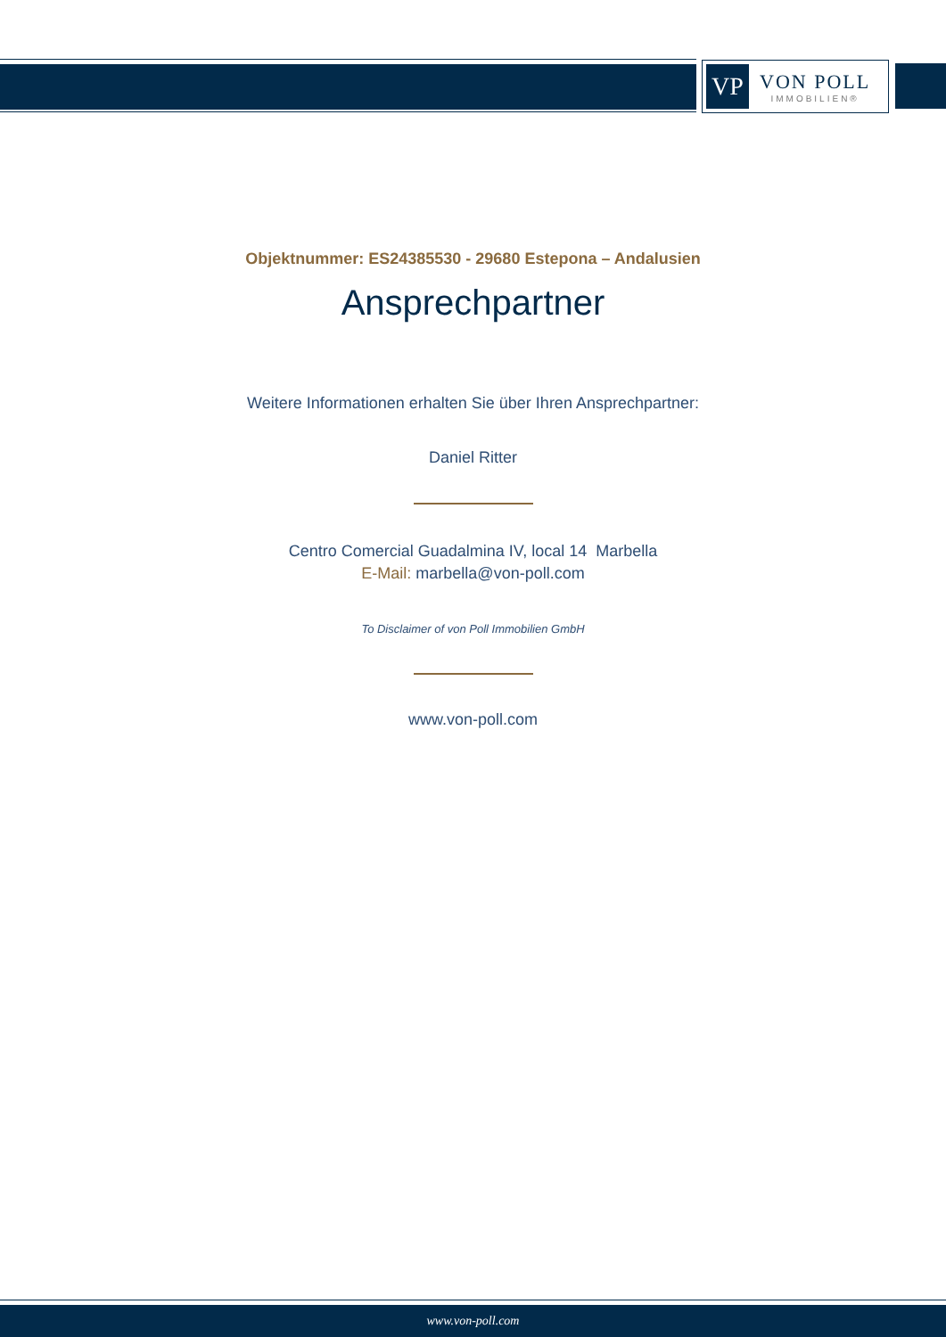VP
VON POLL
IMMOBILIEN®
Objektnummer: ES24385530 - 29680 Estepona – Andalusien
Ansprechpartner
Weitere Informationen erhalten Sie über Ihren Ansprechpartner:
Daniel Ritter
Centro Comercial Guadalmina IV, local 14 Marbella
E-Mail: marbella@von-poll.com
To Disclaimer of von Poll Immobilien GmbH
www.von-poll.com
www.von-poll.com